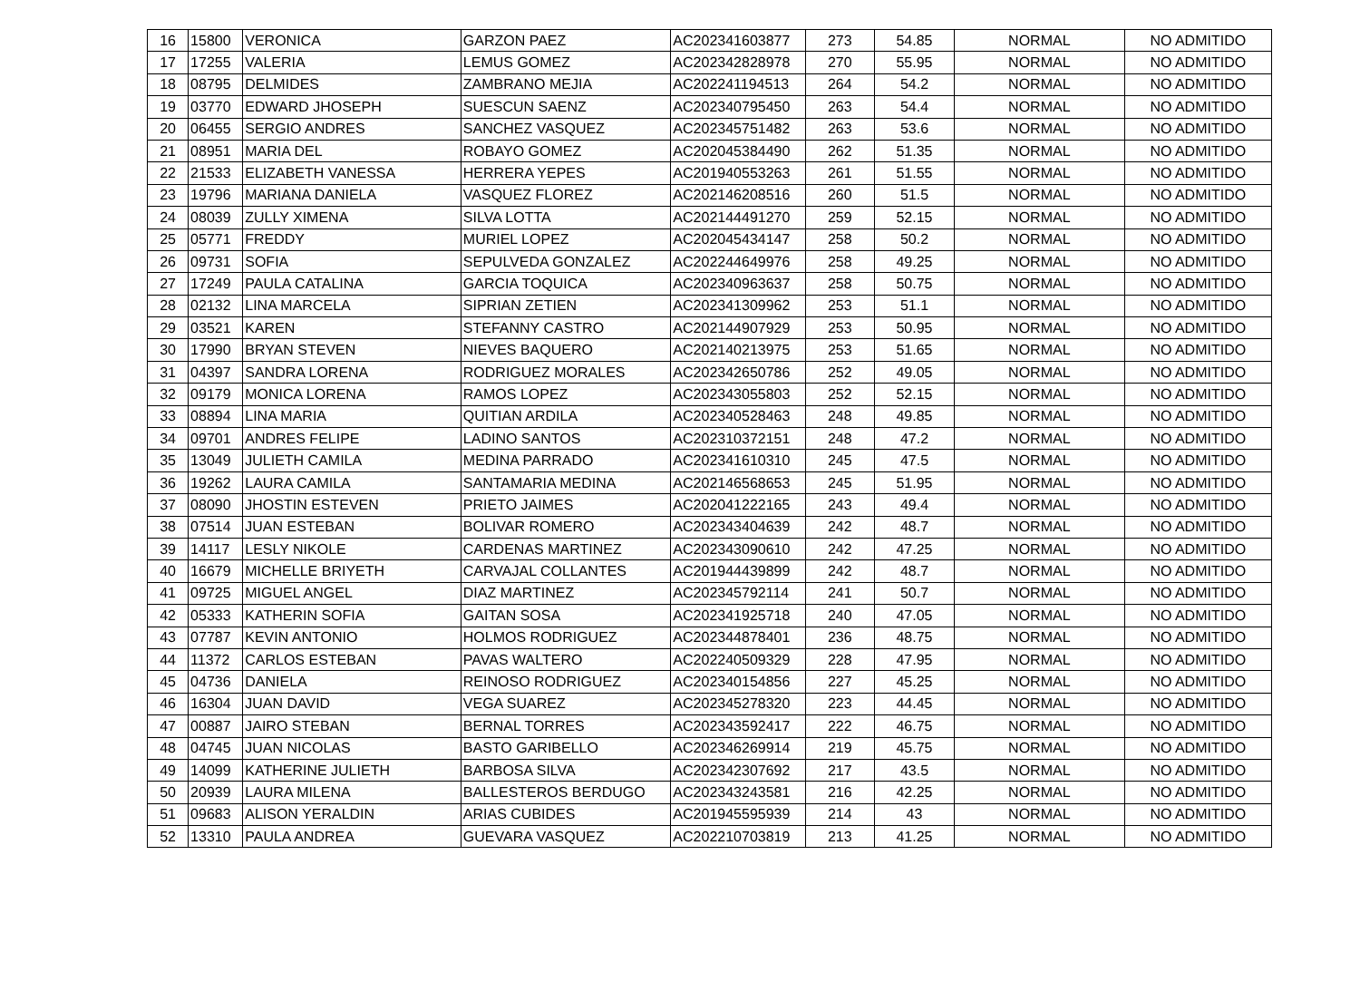| 16 | 15800 | VERONICA | GARZON PAEZ | AC202341603877 | 273 | 54.85 | NORMAL | NO ADMITIDO |
| 17 | 17255 | VALERIA | LEMUS GOMEZ | AC202342828978 | 270 | 55.95 | NORMAL | NO ADMITIDO |
| 18 | 08795 | DELMIDES | ZAMBRANO MEJIA | AC202241194513 | 264 | 54.2 | NORMAL | NO ADMITIDO |
| 19 | 03770 | EDWARD JHOSEPH | SUESCUN SAENZ | AC202340795450 | 263 | 54.4 | NORMAL | NO ADMITIDO |
| 20 | 06455 | SERGIO ANDRES | SANCHEZ VASQUEZ | AC202345751482 | 263 | 53.6 | NORMAL | NO ADMITIDO |
| 21 | 08951 | MARIA DEL | ROBAYO GOMEZ | AC202045384490 | 262 | 51.35 | NORMAL | NO ADMITIDO |
| 22 | 21533 | ELIZABETH VANESSA | HERRERA YEPES | AC201940553263 | 261 | 51.55 | NORMAL | NO ADMITIDO |
| 23 | 19796 | MARIANA DANIELA | VASQUEZ FLOREZ | AC202146208516 | 260 | 51.5 | NORMAL | NO ADMITIDO |
| 24 | 08039 | ZULLY XIMENA | SILVA LOTTA | AC202144491270 | 259 | 52.15 | NORMAL | NO ADMITIDO |
| 25 | 05771 | FREDDY | MURIEL LOPEZ | AC202045434147 | 258 | 50.2 | NORMAL | NO ADMITIDO |
| 26 | 09731 | SOFIA | SEPULVEDA GONZALEZ | AC202244649976 | 258 | 49.25 | NORMAL | NO ADMITIDO |
| 27 | 17249 | PAULA CATALINA | GARCIA TOQUICA | AC202340963637 | 258 | 50.75 | NORMAL | NO ADMITIDO |
| 28 | 02132 | LINA MARCELA | SIPRIAN ZETIEN | AC202341309962 | 253 | 51.1 | NORMAL | NO ADMITIDO |
| 29 | 03521 | KAREN | STEFANNY CASTRO | AC202144907929 | 253 | 50.95 | NORMAL | NO ADMITIDO |
| 30 | 17990 | BRYAN STEVEN | NIEVES BAQUERO | AC202140213975 | 253 | 51.65 | NORMAL | NO ADMITIDO |
| 31 | 04397 | SANDRA LORENA | RODRIGUEZ MORALES | AC202342650786 | 252 | 49.05 | NORMAL | NO ADMITIDO |
| 32 | 09179 | MONICA LORENA | RAMOS LOPEZ | AC202343055803 | 252 | 52.15 | NORMAL | NO ADMITIDO |
| 33 | 08894 | LINA MARIA | QUITIAN ARDILA | AC202340528463 | 248 | 49.85 | NORMAL | NO ADMITIDO |
| 34 | 09701 | ANDRES FELIPE | LADINO SANTOS | AC202310372151 | 248 | 47.2 | NORMAL | NO ADMITIDO |
| 35 | 13049 | JULIETH CAMILA | MEDINA PARRADO | AC202341610310 | 245 | 47.5 | NORMAL | NO ADMITIDO |
| 36 | 19262 | LAURA CAMILA | SANTAMARIA MEDINA | AC202146568653 | 245 | 51.95 | NORMAL | NO ADMITIDO |
| 37 | 08090 | JHOSTIN ESTEVEN | PRIETO JAIMES | AC202041222165 | 243 | 49.4 | NORMAL | NO ADMITIDO |
| 38 | 07514 | JUAN ESTEBAN | BOLIVAR ROMERO | AC202343404639 | 242 | 48.7 | NORMAL | NO ADMITIDO |
| 39 | 14117 | LESLY NIKOLE | CARDENAS MARTINEZ | AC202343090610 | 242 | 47.25 | NORMAL | NO ADMITIDO |
| 40 | 16679 | MICHELLE BRIYETH | CARVAJAL COLLANTES | AC201944439899 | 242 | 48.7 | NORMAL | NO ADMITIDO |
| 41 | 09725 | MIGUEL ANGEL | DIAZ MARTINEZ | AC202345792114 | 241 | 50.7 | NORMAL | NO ADMITIDO |
| 42 | 05333 | KATHERIN SOFIA | GAITAN SOSA | AC202341925718 | 240 | 47.05 | NORMAL | NO ADMITIDO |
| 43 | 07787 | KEVIN ANTONIO | HOLMOS RODRIGUEZ | AC202344878401 | 236 | 48.75 | NORMAL | NO ADMITIDO |
| 44 | 11372 | CARLOS ESTEBAN | PAVAS WALTERO | AC202240509329 | 228 | 47.95 | NORMAL | NO ADMITIDO |
| 45 | 04736 | DANIELA | REINOSO RODRIGUEZ | AC202340154856 | 227 | 45.25 | NORMAL | NO ADMITIDO |
| 46 | 16304 | JUAN DAVID | VEGA SUAREZ | AC202345278320 | 223 | 44.45 | NORMAL | NO ADMITIDO |
| 47 | 00887 | JAIRO STEBAN | BERNAL TORRES | AC202343592417 | 222 | 46.75 | NORMAL | NO ADMITIDO |
| 48 | 04745 | JUAN NICOLAS | BASTO GARIBELLO | AC202346269914 | 219 | 45.75 | NORMAL | NO ADMITIDO |
| 49 | 14099 | KATHERINE JULIETH | BARBOSA SILVA | AC202342307692 | 217 | 43.5 | NORMAL | NO ADMITIDO |
| 50 | 20939 | LAURA MILENA | BALLESTEROS BERDUGO | AC202343243581 | 216 | 42.25 | NORMAL | NO ADMITIDO |
| 51 | 09683 | ALISON YERALDIN | ARIAS CUBIDES | AC201945595939 | 214 | 43 | NORMAL | NO ADMITIDO |
| 52 | 13310 | PAULA ANDREA | GUEVARA VASQUEZ | AC202210703819 | 213 | 41.25 | NORMAL | NO ADMITIDO |